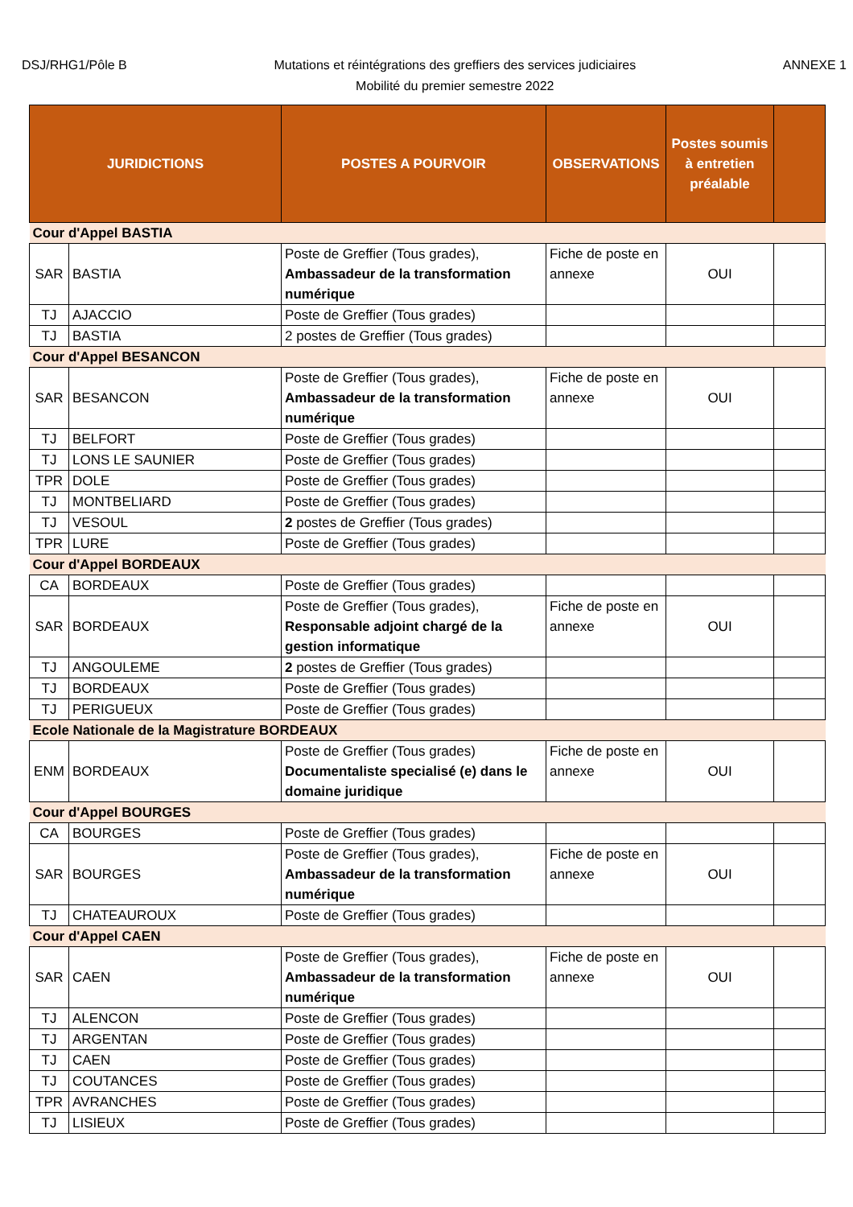DSJ/RHG1/Pôle B
Mutations et réintégrations des greffiers des services judiciaires
Mobilité du premier semestre 2022
ANNEXE 1
| JURIDICTIONS | | POSTES A POURVOIR | OBSERVATIONS | Postes soumis à entretien préalable | |
| --- | --- | --- | --- | --- | --- |
| Cour d'Appel BASTIA | | | | | |
| SAR | BASTIA | Poste de Greffier (Tous grades), Ambassadeur de la transformation numérique | Fiche de poste en annexe | OUI | |
| TJ | AJACCIO | Poste de Greffier (Tous grades) | | | |
| TJ | BASTIA | 2 postes de Greffier (Tous grades) | | | |
| Cour d'Appel BESANCON | | | | | |
| SAR | BESANCON | Poste de Greffier (Tous grades), Ambassadeur de la transformation numérique | Fiche de poste en annexe | OUI | |
| TJ | BELFORT | Poste de Greffier (Tous grades) | | | |
| TJ | LONS LE SAUNIER | Poste de Greffier (Tous grades) | | | |
| TPR | DOLE | Poste de Greffier (Tous grades) | | | |
| TJ | MONTBELIARD | Poste de Greffier (Tous grades) | | | |
| TJ | VESOUL | 2 postes de Greffier (Tous grades) | | | |
| TPR | LURE | Poste de Greffier (Tous grades) | | | |
| Cour d'Appel BORDEAUX | | | | | |
| CA | BORDEAUX | Poste de Greffier (Tous grades) | | | |
| SAR | BORDEAUX | Poste de Greffier (Tous grades), Responsable adjoint chargé de la gestion informatique | Fiche de poste en annexe | OUI | |
| TJ | ANGOULEME | 2 postes de Greffier (Tous grades) | | | |
| TJ | BORDEAUX | Poste de Greffier (Tous grades) | | | |
| TJ | PERIGUEUX | Poste de Greffier (Tous grades) | | | |
| Ecole Nationale de la Magistrature BORDEAUX | | | | | |
| ENM | BORDEAUX | Poste de Greffier (Tous grades) Documentaliste specialisé (e) dans le domaine juridique | Fiche de poste en annexe | OUI | |
| Cour d'Appel BOURGES | | | | | |
| CA | BOURGES | Poste de Greffier (Tous grades) | | | |
| SAR | BOURGES | Poste de Greffier (Tous grades), Ambassadeur de la transformation numérique | Fiche de poste en annexe | OUI | |
| TJ | CHATEAUROUX | Poste de Greffier (Tous grades) | | | |
| Cour d'Appel CAEN | | | | | |
| SAR | CAEN | Poste de Greffier (Tous grades), Ambassadeur de la transformation numérique | Fiche de poste en annexe | OUI | |
| TJ | ALENCON | Poste de Greffier (Tous grades) | | | |
| TJ | ARGENTAN | Poste de Greffier (Tous grades) | | | |
| TJ | CAEN | Poste de Greffier (Tous grades) | | | |
| TJ | COUTANCES | Poste de Greffier (Tous grades) | | | |
| TPR | AVRANCHES | Poste de Greffier (Tous grades) | | | |
| TJ | LISIEUX | Poste de Greffier (Tous grades) | | | |